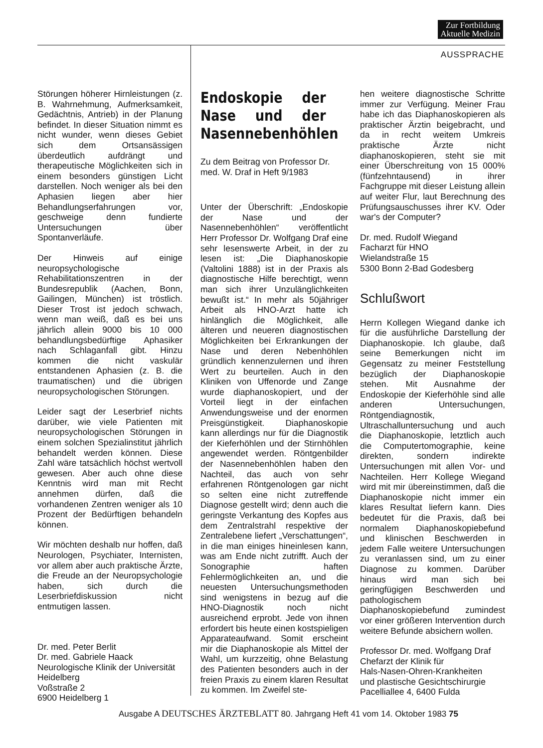Zur Fortbildung
Aktuelle Medizin
AUSSPRACHE
Störungen höherer Hirnleistungen (z. B. Wahrnehmung, Aufmerksamkeit, Gedächtnis, Antrieb) in der Planung befindet. In dieser Situation nimmt es nicht wunder, wenn dieses Gebiet sich dem Ortsansässigen überdeutlich aufdrängt und therapeutische Möglichkeiten sich in einem besonders günstigen Licht darstellen. Noch weniger als bei den Aphasien liegen aber hier Behandlungserfahrungen vor, geschweige denn fundierte Untersuchungen über Spontanverläufe.
Der Hinweis auf einige neuropsychologische Rehabilitationszentren in der Bundesrepublik (Aachen, Bonn, Gailingen, München) ist tröstlich. Dieser Trost ist jedoch schwach, wenn man weiß, daß es bei uns jährlich allein 9000 bis 10 000 behandlungsbedürftige Aphasiker nach Schlaganfall gibt. Hinzu kommen die nicht vaskulär entstandenen Aphasien (z. B. die traumatischen) und die übrigen neuropsychologischen Störungen.
Leider sagt der Leserbrief nichts darüber, wie viele Patienten mit neuropsychologischen Störungen in einem solchen Spezialinstitut jährlich behandelt werden können. Diese Zahl wäre tatsächlich höchst wertvoll gewesen. Aber auch ohne diese Kenntnis wird man mit Recht annehmen dürfen, daß die vorhandenen Zentren weniger als 10 Prozent der Bedürftigen behandeln können.
Wir möchten deshalb nur hoffen, daß Neurologen, Psychiater, Internisten, vor allem aber auch praktische Ärzte, die Freude an der Neuropsychologie haben, sich durch die Leserbriefdiskussion nicht entmutigen lassen.
Dr. med. Peter Berlit
Dr. med. Gabriele Haack
Neurologische Klinik der Universität Heidelberg
Voßstraße 2
6900 Heidelberg 1
Endoskopie der Nase und der Nasennebenhöhlen
Zu dem Beitrag von Professor Dr. med. W. Draf in Heft 9/1983
Unter der Überschrift: „Endoskopie der Nase und der Nasennebenhöhlen“ veröffentlicht Herr Professor Dr. Wolfgang Draf eine sehr lesenswerte Arbeit, in der zu lesen ist: „Die Diaphanoskopie (Valtolini 1888) ist in der Praxis als diagnostische Hilfe berechtigt, wenn man sich ihrer Unzulänglichkeiten bewußt ist.“ In mehr als 50jähriger Arbeit als HNO-Arzt hatte ich hinlänglich die Möglichkeit, alle älteren und neueren diagnostischen Möglichkeiten bei Erkrankungen der Nase und deren Nebenhöhlen gründlich kennenzulernen und ihren Wert zu beurteilen. Auch in den Kliniken von Uffenorde und Zange wurde diaphanoskopiert, und der Vorteil liegt in der einfachen Anwendungsweise und der enormen Preisgünstigkeit. Diaphanoskopie kann allerdings nur für die Diagnostik der Kieferhöhlen und der Stirnhöhlen angewendet werden. Röntgenbilder der Nasennebenhöhlen haben den Nachteil, das auch von sehr erfahrenen Röntgenologen gar nicht so selten eine nicht zutreffende Diagnose gestellt wird; denn auch die geringste Verkantung des Kopfes aus dem Zentralstrahl respektive der Zentralebene liefert „Verschattungen“, in die man einiges hineinlesen kann, was am Ende nicht zutrifft. Auch der Sonographie haften Fehlermöglichkeiten an, und die neuesten Untersuchungsmethoden sind wenigstens in bezug auf die HNO-Diagnostik noch nicht ausreichend erprobt. Jede von ihnen erfordert bis heute einen kostspieligen Apparateaufwand. Somit erscheint mir die Diaphanoskopie als Mittel der Wahl, um kurzzeitig, ohne Belastung des Patienten besonders auch in der freien Praxis zu einem klaren Resultat zu kommen. Im Zweifel ste-
hen weitere diagnostische Schritte immer zur Verfügung. Meiner Frau habe ich das Diaphanoskopieren als praktischer Ärztin beigebracht, und da in recht weitem Umkreis praktische Ärzte nicht diaphanoskopieren, steht sie mit einer Überschreitung von 15 000% (fünfzehntausend) in ihrer Fachgruppe mit dieser Leistung allein auf weiter Flur, laut Berechnung des Prüfungsauschusses ihrer KV. Oder war's der Computer?
Dr. med. Rudolf Wiegand
Facharzt für HNO
Wielandstraße 15
5300 Bonn 2-Bad Godesberg
Schlußwort
Herrn Kollegen Wiegand danke ich für die ausführliche Darstellung der Diaphanoskopie. Ich glaube, daß seine Bemerkungen nicht im Gegensatz zu meiner Feststellung bezüglich der Diaphanoskopie stehen. Mit Ausnahme der Endoskopie der Kieferhöhle sind alle anderen Untersuchungen, Röntgendiagnostik, Ultraschalluntersuchung und auch die Diaphanoskopie, letztlich auch die Computertomographie, keine direkten, sondern indirekte Untersuchungen mit allen Vor- und Nachteilen. Herr Kollege Wiegand wird mit mir übereinstimmen, daß die Diaphanoskopie nicht immer ein klares Resultat liefern kann. Dies bedeutet für die Praxis, daß bei normalem Diaphanoskopiebefund und klinischen Beschwerden in jedem Falle weitere Untersuchungen zu veranlassen sind, um zu einer Diagnose zu kommen. Darüber hinaus wird man sich bei geringfügigen Beschwerden und pathologischem Diaphanoskopiebefund zumindest vor einer größeren Intervention durch weitere Befunde absichern wollen.
Professor Dr. med. Wolfgang Draf
Chefarzt der Klinik für
Hals-Nasen-Ohren-Krankheiten
und plastische Gesichtschirurgie
Pacelliallee 4, 6400 Fulda
Ausgabe A DEUTSCHES ÄRZTEBLATT 80. Jahrgang Heft 41 vom 14. Oktober 1983 75